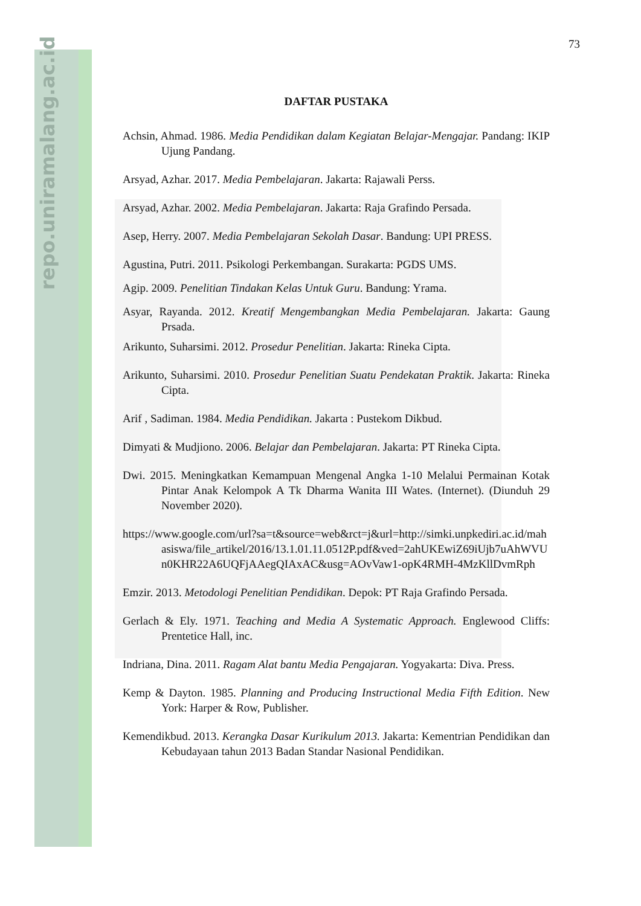repo.uniramalang.ac.id
73
DAFTAR PUSTAKA
Achsin, Ahmad. 1986. Media Pendidikan dalam Kegiatan Belajar-Mengajar. Pandang: IKIP Ujung Pandang.
Arsyad, Azhar. 2017. Media Pembelajaran. Jakarta: Rajawali Perss.
Arsyad, Azhar. 2002. Media Pembelajaran. Jakarta: Raja Grafindo Persada.
Asep, Herry. 2007. Media Pembelajaran Sekolah Dasar. Bandung: UPI PRESS.
Agustina, Putri. 2011. Psikologi Perkembangan. Surakarta: PGDS UMS.
Agip. 2009. Penelitian Tindakan Kelas Untuk Guru. Bandung: Yrama.
Asyar, Rayanda. 2012. Kreatif Mengembangkan Media Pembelajaran. Jakarta: Gaung Prsada.
Arikunto, Suharsimi. 2012. Prosedur Penelitian. Jakarta: Rineka Cipta.
Arikunto, Suharsimi. 2010. Prosedur Penelitian Suatu Pendekatan Praktik. Jakarta: Rineka Cipta.
Arif , Sadiman. 1984. Media Pendidikan. Jakarta : Pustekom Dikbud.
Dimyati & Mudjiono. 2006. Belajar dan Pembelajaran. Jakarta: PT Rineka Cipta.
Dwi. 2015. Meningkatkan Kemampuan Mengenal Angka 1-10 Melalui Permainan Kotak Pintar Anak Kelompok A Tk Dharma Wanita III Wates. (Internet). (Diunduh 29 November 2020).
https://www.google.com/url?sa=t&source=web&rct=j&url=http://simki.unpkediri.ac.id/mahasiswa/file_artikel/2016/13.1.01.11.0512P.pdf&ved=2ahUKEwiZ69iUjb7uAhWVUn0KHR22A6UQFjAAegQIAxAC&usg=AOvVaw1-opK4RMH-4MzKllDvmRph
Emzir. 2013. Metodologi Penelitian Pendidikan. Depok: PT Raja Grafindo Persada.
Gerlach & Ely. 1971. Teaching and Media A Systematic Approach. Englewood Cliffs: Prentetice Hall, inc.
Indriana, Dina. 2011. Ragam Alat bantu Media Pengajaran. Yogyakarta: Diva. Press.
Kemp & Dayton. 1985. Planning and Producing Instructional Media Fifth Edition. New York: Harper & Row, Publisher.
Kemendikbud. 2013. Kerangka Dasar Kurikulum 2013. Jakarta: Kementrian Pendidikan dan Kebudayaan tahun 2013 Badan Standar Nasional Pendidikan.